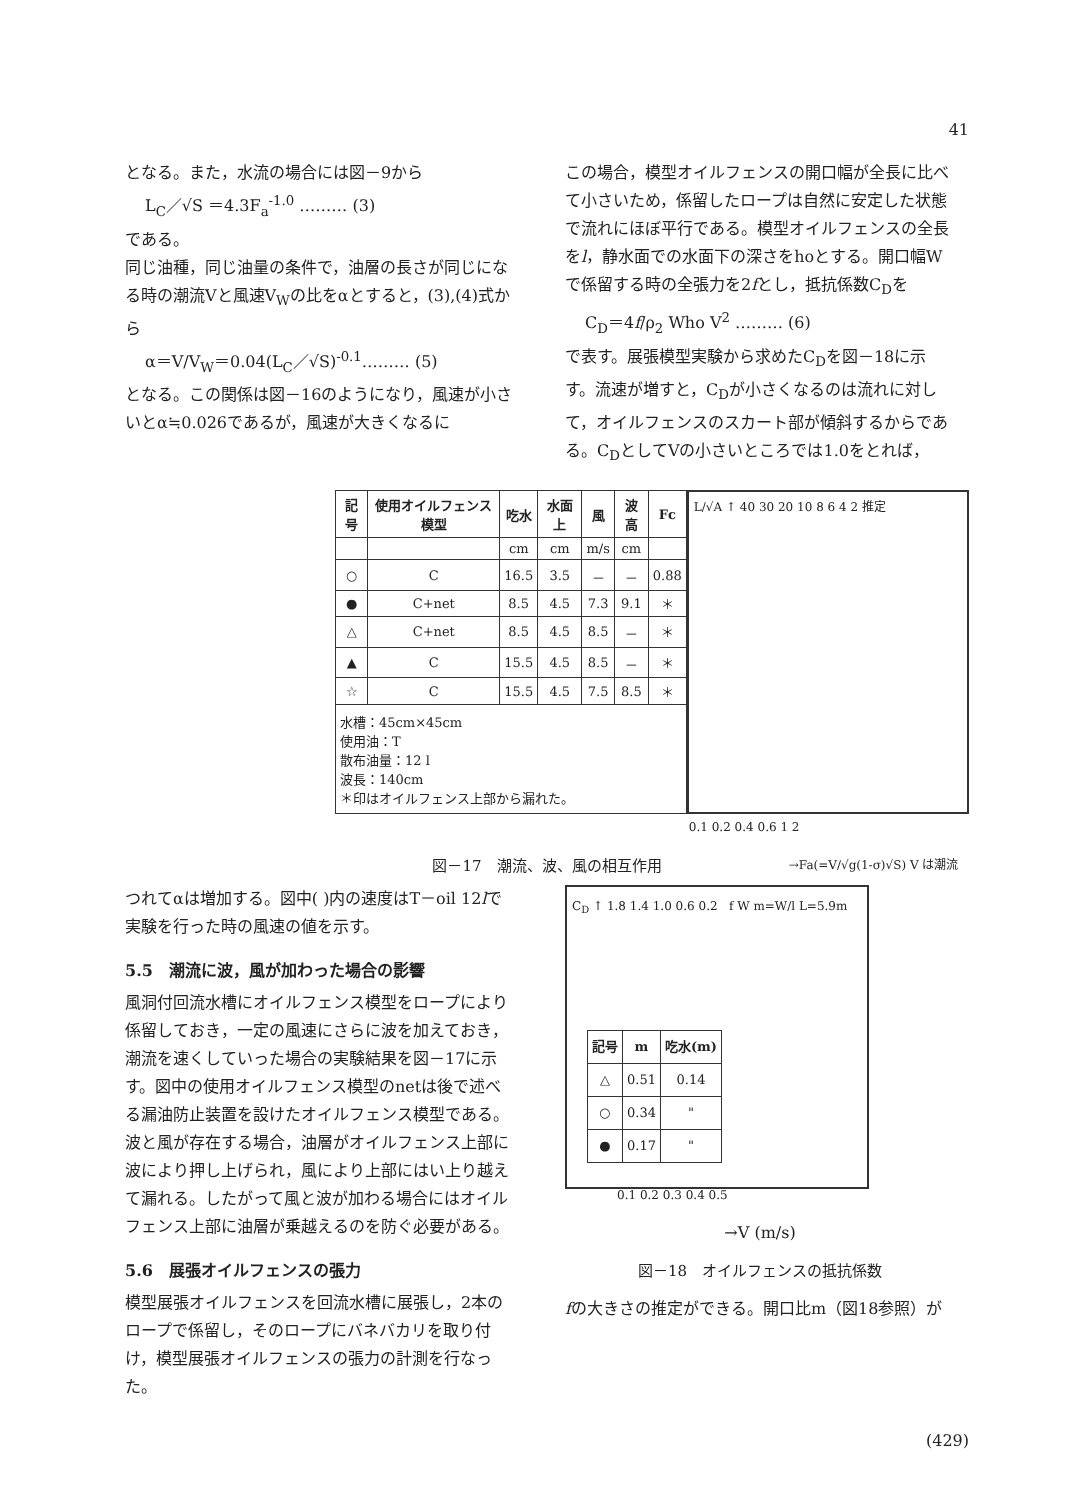41
となる。また，水流の場合には図－9から
L<sub>C</sub>／√S ＝4.3F<sub>a</sub><sup>-1.0</sup> ……… (3)
である。
同じ油種，同じ油量の条件で，油層の長さが同じになる時の潮流Vと風速V<sub>W</sub>の比をαとすると，(3),(4)式から
α＝V/V<sub>W</sub>＝0.04(L<sub>C</sub>／√S)<sup>-0.1</sup>……… (5)
となる。この関係は図－16のようになり，風速が小さいとα≒0.026であるが，風速が大きくなるに
この場合，模型オイルフェンスの開口幅が全長に比べて小さいため，係留したロープは自然に安定した状態で流れにほぼ平行である。模型オイルフェンスの全長をl，静水面での水面下の深さをhoとする。開口幅Wで係留する時の全張力を2fとし，抵抗係数C<sub>D</sub>を
C<sub>D</sub>＝4f/ρ<sub>2</sub> Who V<sup>2</sup> ……… (6)
で表す。展張模型実験から求めたC<sub>D</sub>を図－18に示す。流速が増すと，C<sub>D</sub>が小さくなるのは流れに対して，オイルフェンスのスカート部が傾斜するからである。C<sub>D</sub>としてVの小さいところでは1.0をとれば，
| 記号 | 使用オイルフェンス模型 | 吃水 | 水面上 | 風 | 波高 | Fc |
| --- | --- | --- | --- | --- | --- | --- |
| | | cm | cm | m/s | cm | |
| ○ | C | 16.5 | 3.5 | － | － | 0.88 |
| ● | C+net | 8.5 | 4.5 | 7.3 | 9.1 | ＊ |
| △ | C+net | 8.5 | 4.5 | 8.5 | － | ＊ |
| ▲ | C | 15.5 | 4.5 | 8.5 | － | ＊ |
| ☆ | C | 15.5 | 4.5 | 7.5 | 8.5 | ＊ |
| 水槽：45cm×45cm 使用油：T 散布油量：12 l 波長：140cm ＊印はオイルフェンス上部から漏れた。 | | | | | | |
L/√A ↑ 40 30 20 10 8 6 4 2 推定
0.1 0.2 0.4 0.6 1 2
→Fa(=V/√g(1-σ)√S) V は潮流
図－17　潮流、波、風の相互作用
つれてαは増加する。図中( )内の速度はT－oil 12lで実験を行った時の風速の値を示す。
5.5　潮流に波，風が加わった場合の影響
風洞付回流水槽にオイルフェンス模型をロープにより係留しておき，一定の風速にさらに波を加えておき，潮流を速くしていった場合の実験結果を図－17に示す。図中の使用オイルフェンス模型のnetは後で述べる漏油防止装置を設けたオイルフェンス模型である。波と風が存在する場合，油層がオイルフェンス上部に波により押し上げられ，風により上部にはい上り越えて漏れる。したがって風と波が加わる場合にはオイルフェンス上部に油層が乗越えるのを防ぐ必要がある。
5.6　展張オイルフェンスの張力
模型展張オイルフェンスを回流水槽に展張し，2本のロープで係留し，そのロープにバネバカリを取り付け，模型展張オイルフェンスの張力の計測を行なった。
C<sub>D</sub> ↑ 1.8 1.4 1.0 0.6 0.2 f W m=W/l L=5.9m
| 記号 | m | 吃水(m) |
| --- | --- | --- |
| △ | 0.51 | 0.14 |
| ○ | 0.34 | " |
| ● | 0.17 | " |
0.1 0.2 0.3 0.4 0.5
→V (m/s)
図－18　オイルフェンスの抵抗係数
fの大きさの推定ができる。開口比m（図18参照）が
(429)